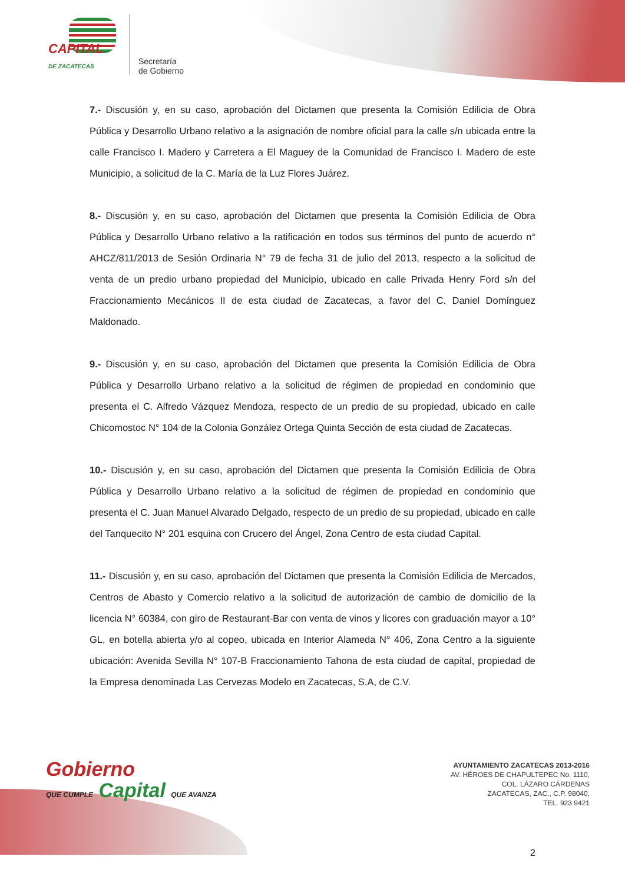CAPITAL
DE ZACATECAS
Secretaría
de Gobierno
7.- Discusión y, en su caso, aprobación del Dictamen que presenta la Comisión Edilicia de Obra Pública y Desarrollo Urbano relativo a la asignación de nombre oficial para la calle s/n ubicada entre la calle Francisco I. Madero y Carretera a El Maguey de la Comunidad de Francisco I. Madero de este Municipio, a solicitud de la C. María de la Luz Flores Juárez.
8.- Discusión y, en su caso, aprobación del Dictamen que presenta la Comisión Edilicia de Obra Pública y Desarrollo Urbano relativo a la ratificación en todos sus términos del punto de acuerdo n° AHCZ/811/2013 de Sesión Ordinaria N° 79 de fecha 31 de julio del 2013, respecto a la solicitud de venta de un predio urbano propiedad del Municipio, ubicado en calle Privada Henry Ford s/n del Fraccionamiento Mecánicos II de esta ciudad de Zacatecas, a favor del C. Daniel Domínguez Maldonado.
9.- Discusión y, en su caso, aprobación del Dictamen que presenta la Comisión Edilicia de Obra Pública y Desarrollo Urbano relativo a la solicitud de régimen de propiedad en condominio que presenta el C. Alfredo Vázquez Mendoza, respecto de un predio de su propiedad, ubicado en calle Chicomostoc N° 104 de la Colonia González Ortega Quinta Sección de esta ciudad de Zacatecas.
10.- Discusión y, en su caso, aprobación del Dictamen que presenta la Comisión Edilicia de Obra Pública y Desarrollo Urbano relativo a la solicitud de régimen de propiedad en condominio que presenta el C. Juan Manuel Alvarado Delgado, respecto de un predio de su propiedad, ubicado en calle del Tanquecito N° 201 esquina con Crucero del Ángel, Zona Centro de esta ciudad Capital.
11.- Discusión y, en su caso, aprobación del Dictamen que presenta la Comisión Edilicia de Mercados, Centros de Abasto y Comercio relativo a la solicitud de autorización de cambio de domicilio de la licencia N° 60384, con giro de Restaurant-Bar con venta de vinos y licores con graduación mayor a 10° GL, en botella abierta y/o al copeo, ubicada en Interior Alameda N° 406, Zona Centro a la siguiente ubicación: Avenida Sevilla N° 107-B Fraccionamiento Tahona de esta ciudad de capital, propiedad de la Empresa denominada Las Cervezas Modelo en Zacatecas, S.A, de C.V.
Gobierno
QUE CUMPLE Capital QUE AVANZA
AYUNTAMIENTO ZACATECAS 2013-2016
AV. HÉROES DE CHAPULTEPEC No. 1110,
COL. LÁZARO CÁRDENAS
ZACATECAS, ZAC., C.P. 98040,
TEL. 923 9421
2